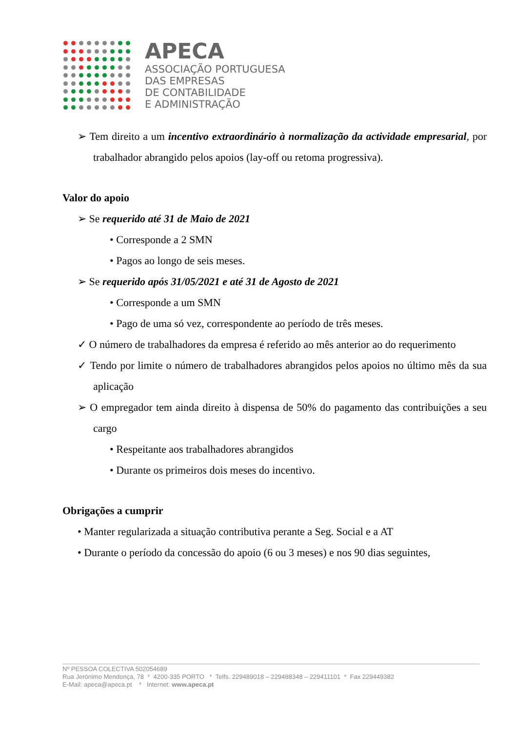APECA
ASSOCIAÇÃO PORTUGUESA
DAS EMPRESAS
DE CONTABILIDADE
E ADMINISTRAÇÃO
➢ Tem direito a um incentivo extraordinário à normalização da actividade empresarial, por trabalhador abrangido pelos apoios (lay-off ou retoma progressiva).
Valor do apoio
➢ Se requerido até 31 de Maio de 2021
• Corresponde a 2 SMN
• Pagos ao longo de seis meses.
➢ Se requerido após 31/05/2021 e até 31 de Agosto de 2021
• Corresponde a um SMN
• Pago de uma só vez, correspondente ao período de três meses.
✓ O número de trabalhadores da empresa é referido ao mês anterior ao do requerimento
✓ Tendo por limite o número de trabalhadores abrangidos pelos apoios no último mês da sua aplicação
➢ O empregador tem ainda direito à dispensa de 50% do pagamento das contribuições a seu cargo
• Respeitante aos trabalhadores abrangidos
• Durante os primeiros dois meses do incentivo.
Obrigações a cumprir
• Manter regularizada a situação contributiva perante a Seg. Social e a AT
• Durante o período da concessão do apoio (6 ou 3 meses) e nos 90 dias seguintes,
Nº PESSOA COLECTIVA 502054689
Rua Jerónimo Mendonça, 78 * 4200-335 PORTO * Telfs. 229489018 – 229488348 – 229411101 * Fax 229449382
E-Mail: apeca@apeca.pt * Internet: www.apeca.pt